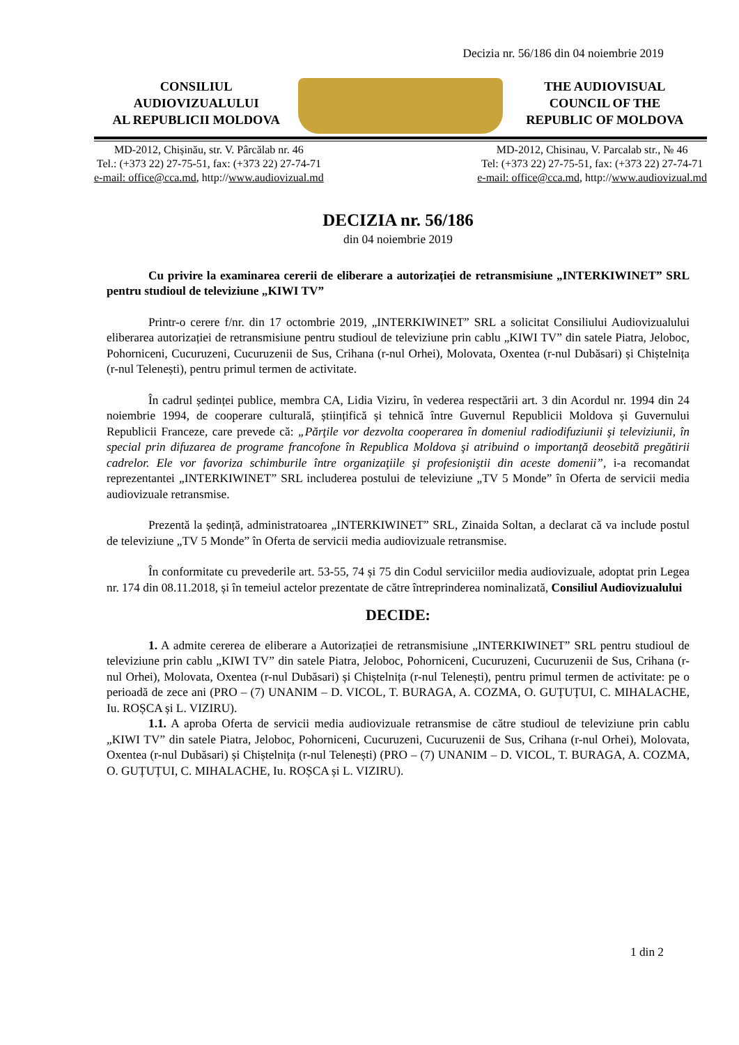Decizia nr. 56/186 din 04 noiembrie 2019
CONSILIUL
AUDIOVIZUALULUI
AL REPUBLICII MOLDOVA
THE AUDIOVISUAL
COUNCIL OF THE
REPUBLIC OF MOLDOVA
MD-2012, Chișinău, str. V. Pârcălab nr. 46
Tel.: (+373 22) 27-75-51, fax: (+373 22) 27-74-71
e-mail: office@cca.md, http://www.audiovizual.md
MD-2012, Chisinau, V. Parcalab str., № 46
Tel: (+373 22) 27-75-51, fax: (+373 22) 27-74-71
e-mail: office@cca.md, http://www.audiovizual.md
DECIZIA nr. 56/186
din 04 noiembrie 2019
Cu privire la examinarea cererii de eliberare a autorizației de retransmisiune „INTERKIWINET” SRL pentru studioul de televiziune „KIWI TV”
Printr-o cerere f/nr. din 17 octombrie 2019, „INTERKIWINET” SRL a solicitat Consiliului Audiovizualului eliberarea autorizației de retransmisiune pentru studioul de televiziune prin cablu „KIWI TV” din satele Piatra, Jeloboc, Pohorniceni, Cucuruzeni, Cucuruzenii de Sus, Crihana (r-nul Orhei), Molovata, Oxentea (r-nul Dubăsari) și Chiștelnița (r-nul Telenești), pentru primul termen de activitate.
În cadrul ședinței publice, membra CA, Lidia Viziru, în vederea respectării art. 3 din Acordul nr. 1994 din 24 noiembrie 1994, de cooperare culturală, științifică și tehnică între Guvernul Republicii Moldova și Guvernului Republicii Franceze, care prevede că: „Părţile vor dezvolta cooperarea în domeniul radiodifuziunii şi televiziunii, în special prin difuzarea de programe francofone în Republica Moldova şi atribuind o importanţă deosebită pregătirii cadrelor. Ele vor favoriza schimburile între organizaţiile şi profesioniştii din aceste domenii”, i-a recomandat reprezentantei „INTERKIWINET” SRL includerea postului de televiziune „TV 5 Monde” în Oferta de servicii media audiovizuale retransmise.
Prezentă la ședință, administratoarea „INTERKIWINET” SRL, Zinaida Soltan, a declarat că va include postul de televiziune „TV 5 Monde” în Oferta de servicii media audiovizuale retransmise.
În conformitate cu prevederile art. 53-55, 74 și 75 din Codul serviciilor media audiovizuale, adoptat prin Legea nr. 174 din 08.11.2018, și în temeiul actelor prezentate de către întreprinderea nominalizată, Consiliul Audiovizualului
DECIDE:
1. A admite cererea de eliberare a Autorizației de retransmisiune „INTERKIWINET” SRL pentru studioul de televiziune prin cablu „KIWI TV” din satele Piatra, Jeloboc, Pohorniceni, Cucuruzeni, Cucuruzenii de Sus, Crihana (r-nul Orhei), Molovata, Oxentea (r-nul Dubăsari) și Chiștelnița (r-nul Telenești), pentru primul termen de activitate: pe o perioadă de zece ani (PRO – (7) UNANIM – D. VICOL, T. BURAGA, A. COZMA, O. GUȚUȚUI, C. MIHALACHE, Iu. ROȘCA și L. VIZIRU).
1.1. A aproba Oferta de servicii media audiovizuale retransmise de către studioul de televiziune prin cablu „KIWI TV” din satele Piatra, Jeloboc, Pohorniceni, Cucuruzeni, Cucuruzenii de Sus, Crihana (r-nul Orhei), Molovata, Oxentea (r-nul Dubăsari) și Chiștelnița (r-nul Telenești) (PRO – (7) UNANIM – D. VICOL, T. BURAGA, A. COZMA, O. GUȚUȚUI, C. MIHALACHE, Iu. ROȘCA și L. VIZIRU).
1 din 2